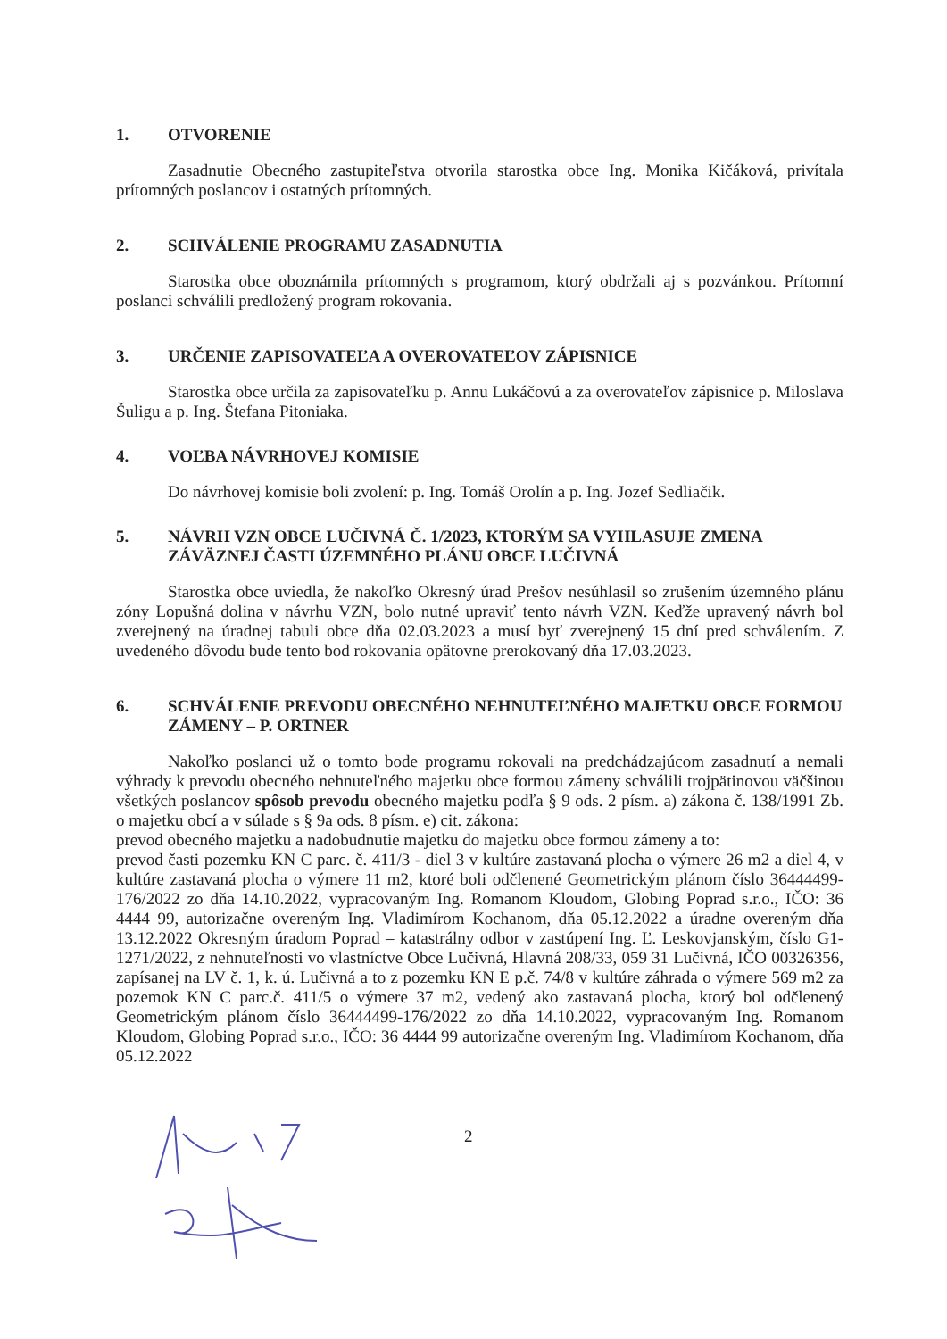1. OTVORENIE
Zasadnutie Obecného zastupiteľstva otvorila starostka obce Ing. Monika Kičáková, privítala prítomných poslancov i ostatných prítomných.
2. SCHVÁLENIE PROGRAMU ZASADNUTIA
Starostka obce oboznámila prítomných s programom, ktorý obdržali aj s pozvánkou. Prítomní poslanci schválili predložený program rokovania.
3. URČENIE ZAPISOVATEĽA A OVEROVATEĽOV ZÁPISNICE
Starostka obce určila za zapisovateľku p. Annu Lukáčovú a za overovateľov zápisnice p. Miloslava Šuligu a p. Ing. Štefana Pitoniaka.
4. VOĽBA NÁVRHOVEJ KOMISIE
Do návrhovej komisie boli zvolení: p. Ing. Tomáš Orolín a p. Ing. Jozef Sedliačik.
5. NÁVRH VZN OBCE LUČIVNÁ Č. 1/2023, KTORÝM SA VYHLASUJE ZMENA ZÁVÄZNEJ ČASTI ÚZEMNÉHO PLÁNU OBCE LUČIVNÁ
Starostka obce uviedla, že nakoľko Okresný úrad Prešov nesúhlasil so zrušením územného plánu zóny Lopušná dolina v návrhu VZN, bolo nutné upraviť tento návrh VZN. Keďže upravený návrh bol zverejnený na úradnej tabuli obce dňa 02.03.2023 a musí byť zverejnený 15 dní pred schválením. Z uvedeného dôvodu bude tento bod rokovania opätovne prerokovaný dňa 17.03.2023.
6. SCHVÁLENIE PREVODU OBECNÉHO NEHNUTEĽNÉHO MAJETKU OBCE FORMOU ZÁMENY – P. ORTNER
Nakoľko poslanci už o tomto bode programu rokovali na predchádzajúcom zasadnutí a nemali výhrady k prevodu obecného nehnuteľného majetku obce formou zámeny schválili trojpätinovou väčšinou všetkých poslancov spôsob prevodu obecného majetku podľa § 9 ods. 2 písm. a) zákona č. 138/1991 Zb. o majetku obcí a v súlade s § 9a ods. 8 písm. e) cit. zákona:
prevod obecného majetku a nadobudnutie majetku do majetku obce formou zámeny a to:
prevod časti pozemku KN C parc. č. 411/3 - diel 3 v kultúre zastavaná plocha o výmere 26 m2 a diel 4, v kultúre zastavaná plocha o výmere 11 m2, ktoré boli odčlenené Geometrickým plánom číslo 36444499-176/2022 zo dňa 14.10.2022, vypracovaným Ing. Romanom Kloudom, Globing Poprad s.r.o., IČO: 36 4444 99, autorizačne overeným Ing. Vladimírom Kochanom, dňa 05.12.2022 a úradne overeným dňa 13.12.2022 Okresným úradom Poprad – katastrálny odbor v zastúpení Ing. Ľ. Leskovjanským, číslo G1-1271/2022, z nehnuteľnosti vo vlastníctve Obce Lučivná, Hlavná 208/33, 059 31 Lučivná, IČO 00326356, zapísanej na LV č. 1, k. ú. Lučivná a to z pozemku KN E p.č. 74/8 v kultúre záhrada o výmere 569 m2 za pozemok KN C parc.č. 411/5 o výmere 37 m2, vedený ako zastavaná plocha, ktorý bol odčlenený Geometrickým plánom číslo 36444499-176/2022 zo dňa 14.10.2022, vypracovaným Ing. Romanom Kloudom, Globing Poprad s.r.o., IČO: 36 4444 99 autorizačne overeným Ing. Vladimírom Kochanom, dňa 05.12.2022
2